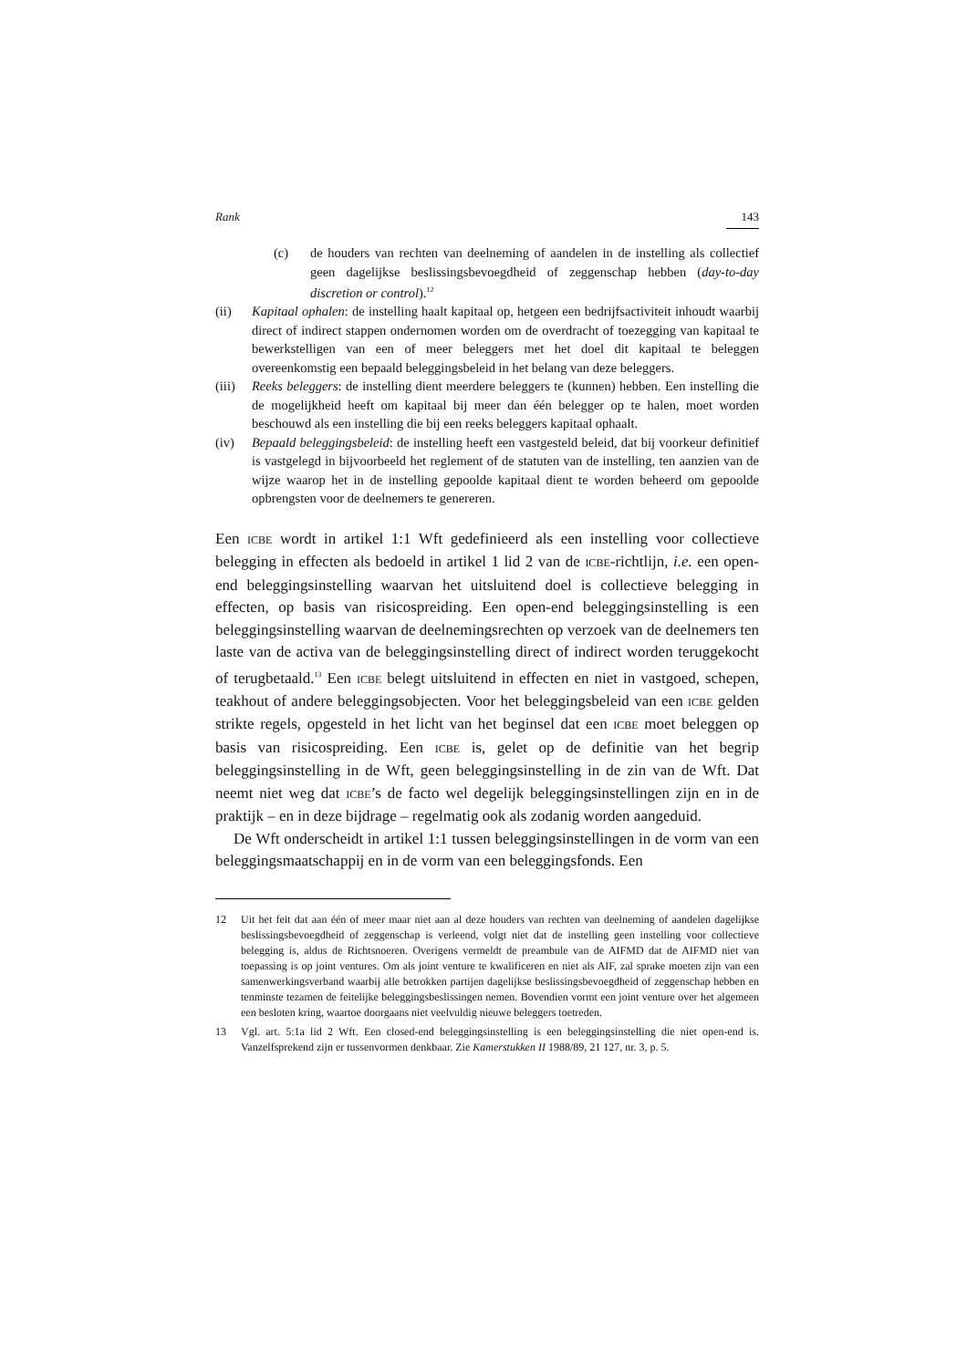Rank 143
(c) de houders van rechten van deelneming of aandelen in de instelling als collectief geen dagelijkse beslissingsbevoegdheid of zeggenschap hebben (day-to-day discretion or control).<sup>12</sup>
(ii) Kapitaal ophalen: de instelling haalt kapitaal op, hetgeen een bedrijfsactiviteit inhoudt waarbij direct of indirect stappen ondernomen worden om de overdracht of toezegging van kapitaal te bewerkstelligen van een of meer beleggers met het doel dit kapitaal te beleggen overeenkomstig een bepaald beleggingsbeleid in het belang van deze beleggers.
(iii) Reeks beleggers: de instelling dient meerdere beleggers te (kunnen) hebben. Een instelling die de mogelijkheid heeft om kapitaal bij meer dan één belegger op te halen, moet worden beschouwd als een instelling die bij een reeks beleggers kapitaal ophaalt.
(iv) Bepaald beleggingsbeleid: de instelling heeft een vastgesteld beleid, dat bij voorkeur definitief is vastgelegd in bijvoorbeeld het reglement of de statuten van de instelling, ten aanzien van de wijze waarop het in de instelling gepoolde kapitaal dient te worden beheerd om gepoolde opbrengsten voor de deelnemers te genereren.
Een ICBE wordt in artikel 1:1 Wft gedefinieerd als een instelling voor collectieve belegging in effecten als bedoeld in artikel 1 lid 2 van de ICBE-richtlijn, i.e. een open-end beleggingsinstelling waarvan het uitsluitend doel is collectieve belegging in effecten, op basis van risicospreiding. Een open-end beleggingsinstelling is een beleggingsinstelling waarvan de deelnemingsrechten op verzoek van de deelnemers ten laste van de activa van de beleggingsinstelling direct of indirect worden teruggekocht of terugbetaald.<sup>13</sup> Een ICBE belegt uitsluitend in effecten en niet in vastgoed, schepen, teakhout of andere beleggingsobjecten. Voor het beleggingsbeleid van een ICBE gelden strikte regels, opgesteld in het licht van het beginsel dat een ICBE moet beleggen op basis van risicospreiding. Een ICBE is, gelet op de definitie van het begrip beleggingsinstelling in de Wft, geen beleggingsinstelling in de zin van de Wft. Dat neemt niet weg dat ICBE’s de facto wel degelijk beleggingsinstellingen zijn en in de praktijk – en in deze bijdrage – regelmatig ook als zodanig worden aangeduid.
De Wft onderscheidt in artikel 1:1 tussen beleggingsinstellingen in de vorm van een beleggingsmaatschappij en in de vorm van een beleggingsfonds. Een
12 Uit het feit dat aan één of meer maar niet aan al deze houders van rechten van deelneming of aandelen dagelijkse beslissingsbevoegdheid of zeggenschap is verleend, volgt niet dat de instelling geen instelling voor collectieve belegging is, aldus de Richtsnoeren. Overigens vermeldt de preambule van de AIFMD dat de AIFMD niet van toepassing is op joint ventures. Om als joint venture te kwalificeren en niet als AIF, zal sprake moeten zijn van een samenwerkingsverband waarbij alle betrokken partijen dagelijkse beslissingsbevoegdheid of zeggenschap hebben en tenminste tezamen de feitelijke beleggingsbeslissingen nemen. Bovendien vormt een joint venture over het algemeen een besloten kring, waartoe doorgaans niet veelvuldig nieuwe beleggers toetreden.
13 Vgl. art. 5:1a lid 2 Wft. Een closed-end beleggingsinstelling is een beleggingsinstelling die niet open-end is. Vanzelfsprekend zijn er tussenvormen denkbaar. Zie Kamerstukken II 1988/89, 21 127, nr. 3, p. 5.